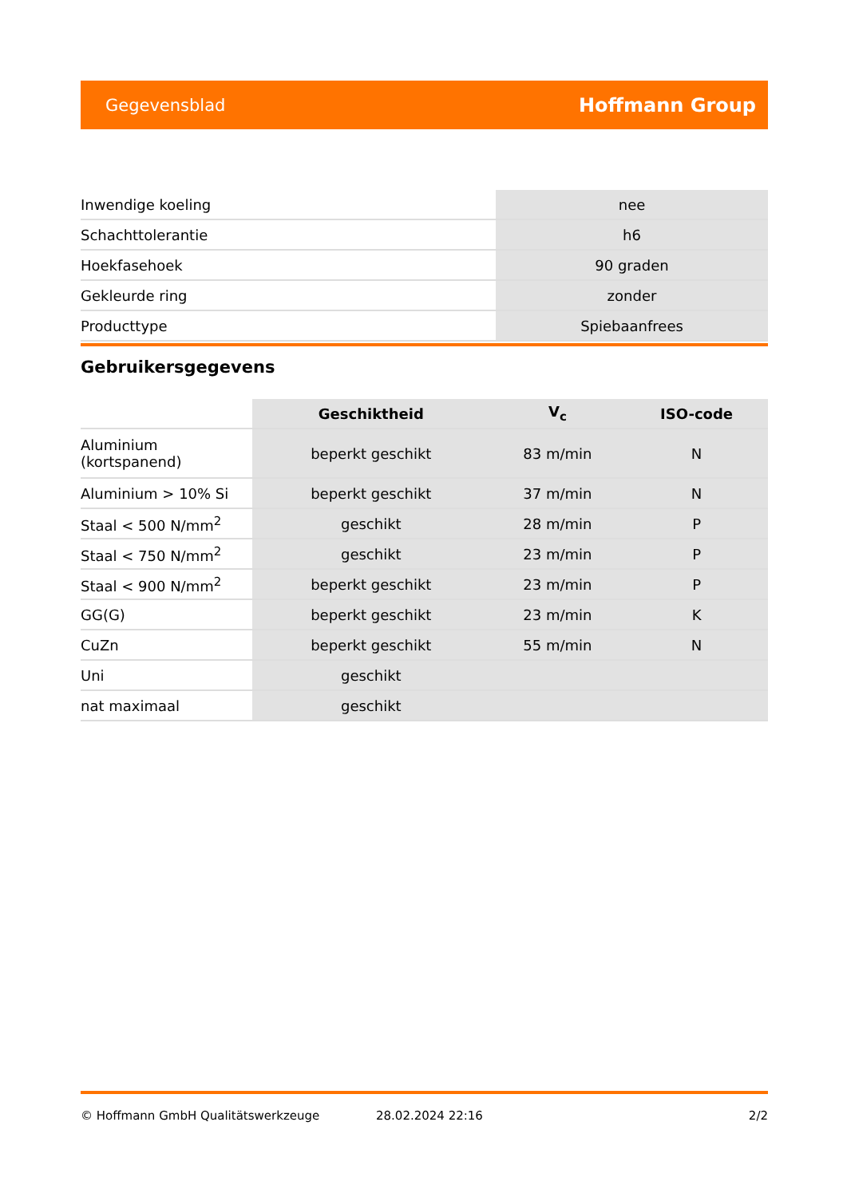Gegevensblad Hoffmann Group
| Inwendige koeling | nee |
| Schachttolerantie | h6 |
| Hoekfasehoek | 90 graden |
| Gekleurde ring | zonder |
| Producttype | Spiebaanfrees |
Gebruikersgegevens
| | Geschiktheid | V<sub>c</sub> | ISO-code |
| --- | --- | --- | --- |
| Aluminium (kortspanend) | beperkt geschikt | 83 m/min | N |
| Aluminium > 10% Si | beperkt geschikt | 37 m/min | N |
| Staal < 500 N/mm<sup>2</sup> | geschikt | 28 m/min | P |
| Staal < 750 N/mm<sup>2</sup> | geschikt | 23 m/min | P |
| Staal < 900 N/mm<sup>2</sup> | beperkt geschikt | 23 m/min | P |
| GG(G) | beperkt geschikt | 23 m/min | K |
| CuZn | beperkt geschikt | 55 m/min | N |
| Uni | geschikt | | |
| nat maximaal | geschikt | | |
© Hoffmann GmbH Qualitätswerkzeuge 28.02.2024 22:16 2/2